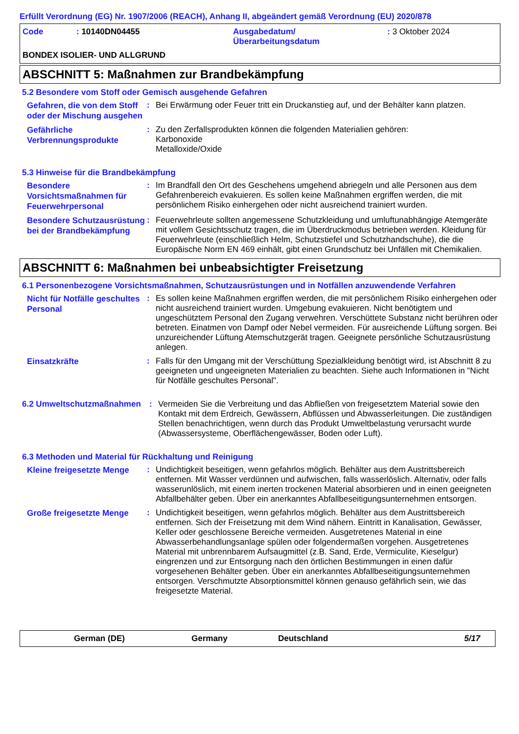Erfüllt Verordnung (EG) Nr. 1907/2006 (REACH), Anhang II, abgeändert gemäß Verordnung (EU) 2020/878
Code : 10140DN04455 Ausgabedatum/
Überarbeitungsdatum
: 3 Oktober 2024
BONDEX ISOLIER- UND ALLGRUND
ABSCHNITT 5: Maßnahmen zur Brandbekämpfung
5.2 Besondere vom Stoff oder Gemisch ausgehende Gefahren
Gefahren, die von dem Stoff oder der Mischung ausgehen
: Bei Erwärmung oder Feuer tritt ein Druckanstieg auf, und der Behälter kann platzen.
Gefährliche Verbrennungsprodukte
: Zu den Zerfallsprodukten können die folgenden Materialien gehören:
Karbonoxide
Metalloxide/Oxide
5.3 Hinweise für die Brandbekämpfung
Besondere Vorsichtsmaßnahmen für Feuerwehrpersonal
: Im Brandfall den Ort des Geschehens umgehend abriegeln und alle Personen aus dem Gefahrenbereich evakuieren. Es sollen keine Maßnahmen ergriffen werden, die mit persönlichem Risiko einhergehen oder nicht ausreichend trainiert wurden.
Besondere Schutzausrüstung bei der Brandbekämpfung
: Feuerwehrleute sollten angemessene Schutzkleidung und umluftunabhängige Atemgeräte mit vollem Gesichtsschutz tragen, die im Überdruckmodus betrieben werden. Kleidung für Feuerwehrleute (einschließlich Helm, Schutzstiefel und Schutzhandschuhe), die die Europäische Norm EN 469 einhält, gibt einen Grundschutz bei Unfällen mit Chemikalien.
ABSCHNITT 6: Maßnahmen bei unbeabsichtigter Freisetzung
6.1 Personenbezogene Vorsichtsmaßnahmen, Schutzausrüstungen und in Notfällen anzuwendende Verfahren
Nicht für Notfälle geschultes Personal
: Es sollen keine Maßnahmen ergriffen werden, die mit persönlichem Risiko einhergehen oder nicht ausreichend trainiert wurden. Umgebung evakuieren. Nicht benötigtem und ungeschütztem Personal den Zugang verwehren. Verschüttete Substanz nicht berühren oder betreten. Einatmen von Dampf oder Nebel vermeiden. Für ausreichende Lüftung sorgen. Bei unzureichender Lüftung Atemschutzgerät tragen. Geeignete persönliche Schutzausrüstung anlegen.
Einsatzkräfte
: Falls für den Umgang mit der Verschüttung Spezialkleidung benötigt wird, ist Abschnitt 8 zu geeigneten und ungeeigneten Materialien zu beachten. Siehe auch Informationen in "Nicht für Notfälle geschultes Personal".
6.2 Umweltschutzmaßnahmen : Vermeiden Sie die Verbreitung und das Abfließen von freigesetztem Material sowie den Kontakt mit dem Erdreich, Gewässern, Abflüssen und Abwasserleitungen. Die zuständigen Stellen benachrichtigen, wenn durch das Produkt Umweltbelastung verursacht wurde (Abwassersysteme, Oberflächengewässer, Boden oder Luft).
6.3 Methoden und Material für Rückhaltung und Reinigung
Kleine freigesetzte Menge
: Undichtigkeit beseitigen, wenn gefahrlos möglich. Behälter aus dem Austrittsbereich entfernen. Mit Wasser verdünnen und aufwischen, falls wasserlöslich. Alternativ, oder falls wasserunlöslich, mit einem inerten trockenen Material absorbieren und in einen geeigneten Abfallbehälter geben. Über ein anerkanntes Abfallbeseitigungsunternehmen entsorgen.
Große freigesetzte Menge
: Undichtigkeit beseitigen, wenn gefahrlos möglich. Behälter aus dem Austrittsbereich entfernen. Sich der Freisetzung mit dem Wind nähern. Eintritt in Kanalisation, Gewässer, Keller oder geschlossene Bereiche vermeiden. Ausgetretenes Material in eine Abwasserbehandlungsanlage spülen oder folgendermaßen vorgehen. Ausgetretenes Material mit unbrennbarem Aufsaugmittel (z.B. Sand, Erde, Vermiculite, Kieselgur) eingrenzen und zur Entsorgung nach den örtlichen Bestimmungen in einen dafür vorgesehenen Behälter geben. Über ein anerkanntes Abfallbeseitigungsunternehmen entsorgen. Verschmutzte Absorptionsmittel können genauso gefährlich sein, wie das freigesetzte Material.
German (DE) Germany Deutschland 5/17